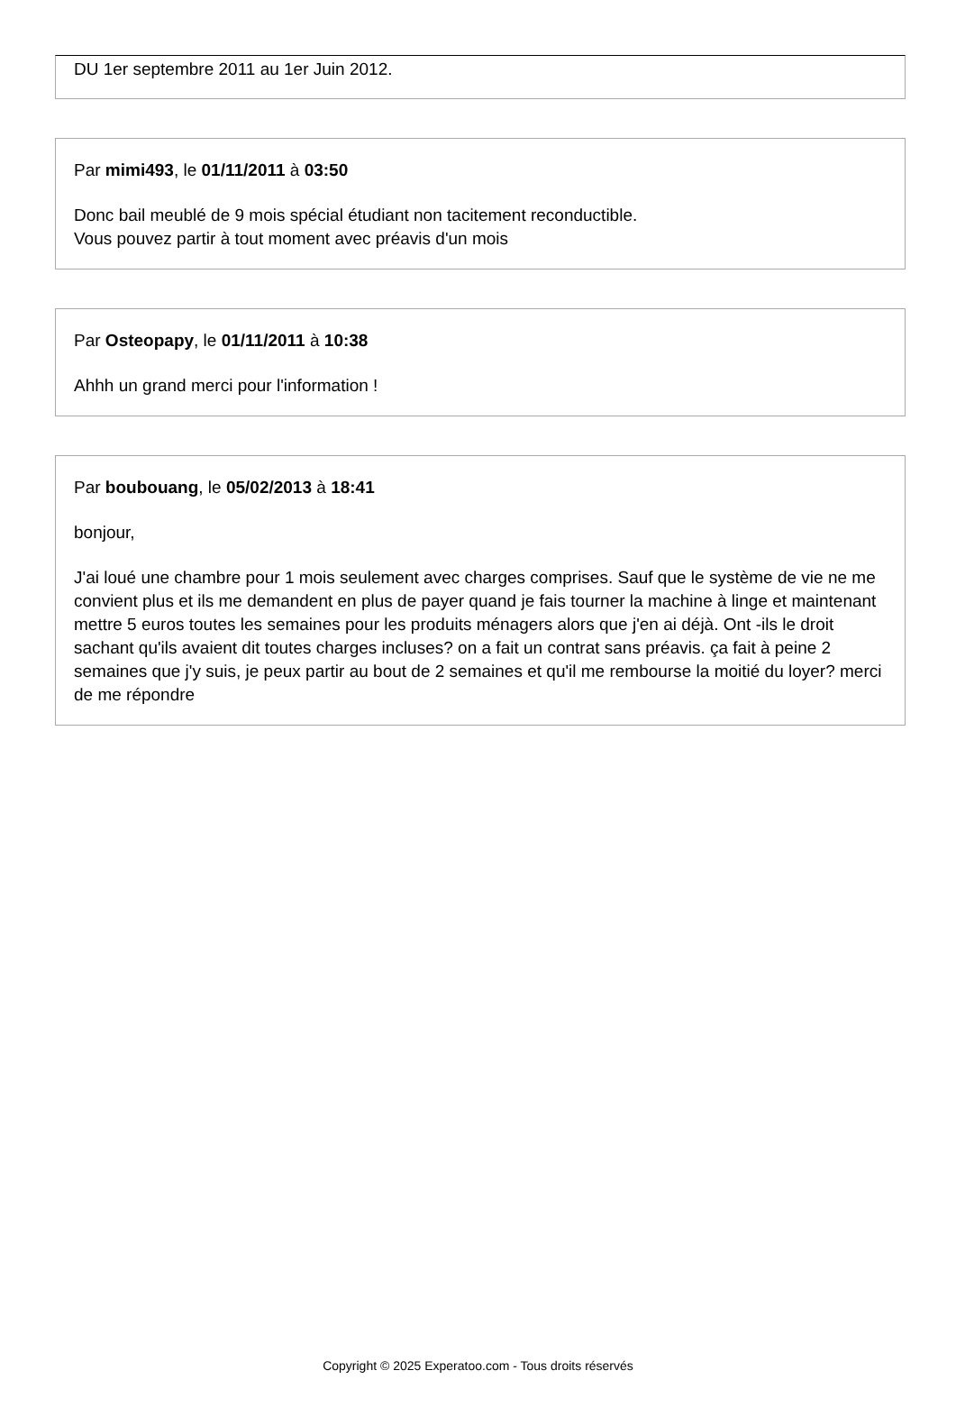DU 1er septembre 2011 au 1er Juin 2012.
Par mimi493, le 01/11/2011 à 03:50
Donc bail meublé de 9 mois spécial étudiant non tacitement reconductible.
Vous pouvez partir à tout moment avec préavis d'un mois
Par Osteopapy, le 01/11/2011 à 10:38
Ahhh un grand merci pour l'information !
Par boubouang, le 05/02/2013 à 18:41
bonjour,
J'ai loué une chambre pour 1 mois seulement avec charges comprises. Sauf que le système de vie ne me convient plus et ils me demandent en plus de payer quand je fais tourner la machine à linge et maintenant mettre 5 euros toutes les semaines pour les produits ménagers alors que j'en ai déjà. Ont -ils le droit sachant qu'ils avaient dit toutes charges incluses? on a fait un contrat sans préavis. ça fait à peine 2 semaines que j'y suis, je peux partir au bout de 2 semaines et qu'il me rembourse la moitié du loyer? merci de me répondre
Copyright © 2025 Experatoo.com - Tous droits réservés